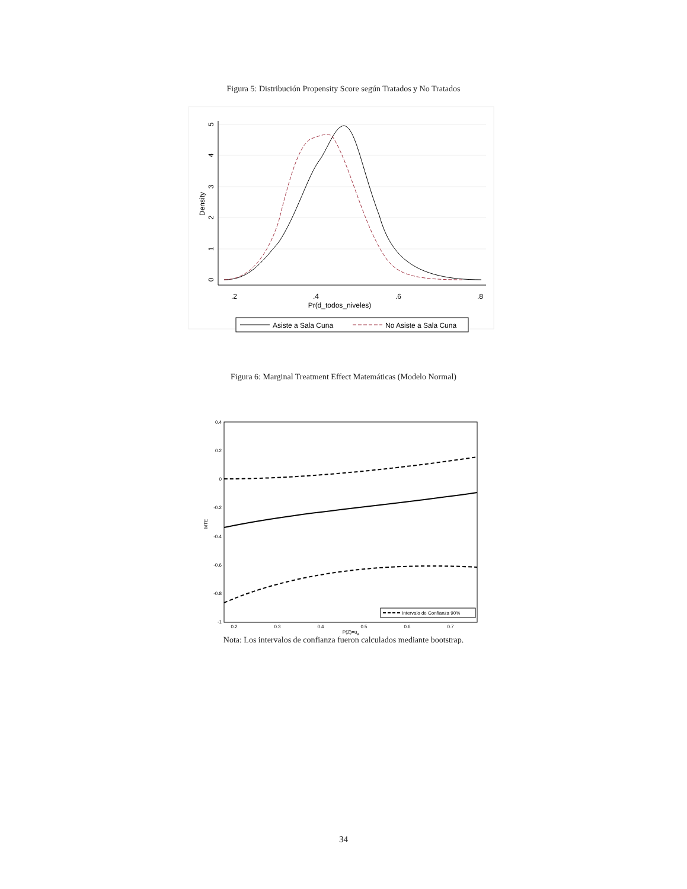Figura 5: Distribución Propensity Score según Tratados y No Tratados
.2
.4
.6
.8
Pr(d_todos_niveles)
0
1
2
3
4
5
Density
Asiste a Sala Cuna
No Asiste a Sala Cuna
Figura 6: Marginal Treatment Effect Matemáticas (Modelo Normal)
0.4
0.2
0
-0.2
-0.4
-0.6
-0.8
-1
0.2
0.3
0.4
0.5
0.6
0.7
P(Z)=uA
MTE
Intervalo de Confianza 90%
Nota: Los intervalos de confianza fueron calculados mediante bootstrap.
34